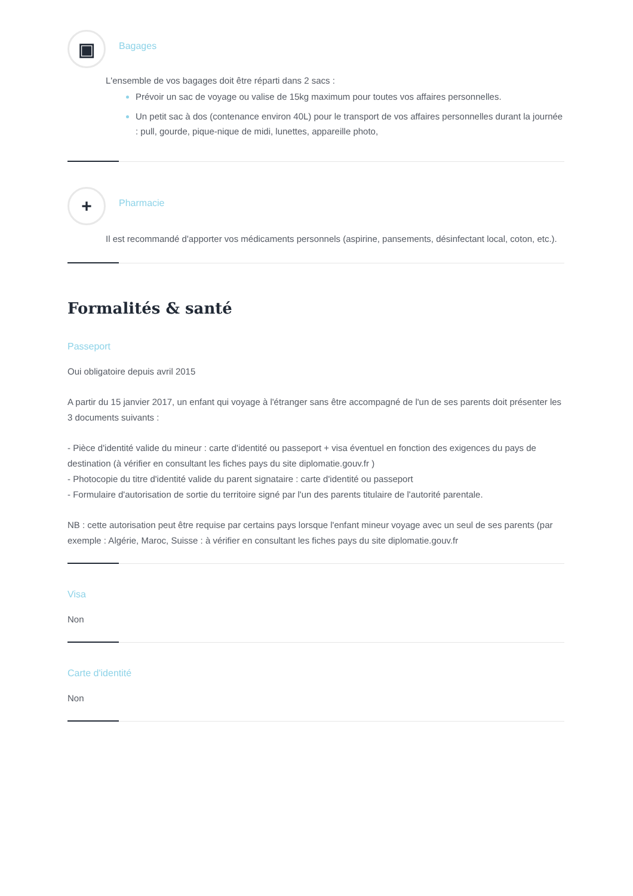▣
Bagages
L'ensemble de vos bagages doit être réparti dans 2 sacs :
Prévoir un sac de voyage ou valise de 15kg maximum pour toutes vos affaires personnelles.
Un petit sac à dos (contenance environ 40L) pour le transport de vos affaires personnelles durant la journée : pull, gourde, pique-nique de midi, lunettes, appareille photo,
+
Pharmacie
Il est recommandé d'apporter vos médicaments personnels (aspirine, pansements, désinfectant local, coton, etc.).
Formalités & santé
Passeport
Oui obligatoire depuis avril 2015
A partir du 15 janvier 2017, un enfant qui voyage à l'étranger sans être accompagné de l'un de ses parents doit présenter les 3 documents suivants :
- Pièce d'identité valide du mineur : carte d'identité ou passeport + visa éventuel en fonction des exigences du pays de destination (à vérifier en consultant les fiches pays du site diplomatie.gouv.fr )
- Photocopie du titre d'identité valide du parent signataire : carte d'identité ou passeport
- Formulaire d'autorisation de sortie du territoire signé par l'un des parents titulaire de l'autorité parentale.
NB : cette autorisation peut être requise par certains pays lorsque l'enfant mineur voyage avec un seul de ses parents (par exemple : Algérie, Maroc, Suisse : à vérifier en consultant les fiches pays du site diplomatie.gouv.fr
Visa
Non
Carte d'identité
Non